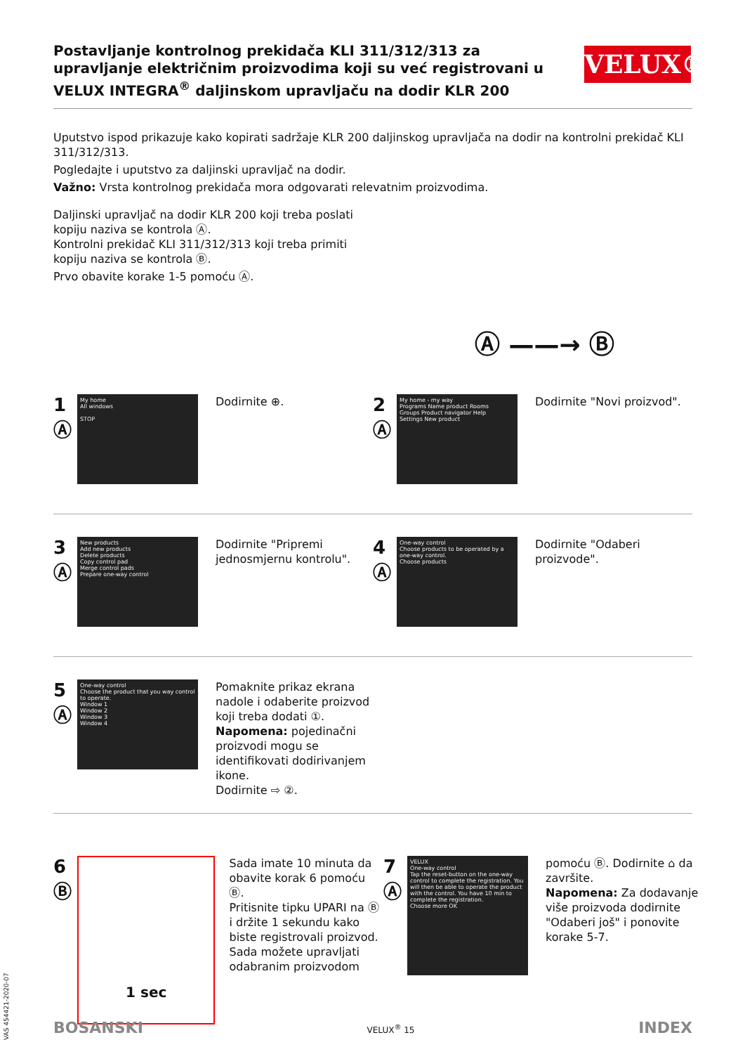VELUX®
Postavljanje kontrolnog prekidača KLI 311/312/313 za upravljanje električnim proizvodima koji su već registrovani u VELUX INTEGRA<sup>®</sup> daljinskom upravljaču na dodir KLR 200
Uputstvo ispod prikazuje kako kopirati sadržaje KLR 200 daljinskog upravljača na dodir na kontrolni prekidač KLI 311/312/313.
Pogledajte i uputstvo za daljinski upravljač na dodir.
Važno: Vrsta kontrolnog prekidača mora odgovarati relevatnim proizvodima.
Daljinski upravljač na dodir KLR 200 koji treba poslati kopiju naziva se kontrola Ⓐ.
Kontrolni prekidač KLI 311/312/313 koji treba primiti kopiju naziva se kontrola Ⓑ.
Prvo obavite korake 1-5 pomoću Ⓐ.
Ⓐ ——→ Ⓑ
1
Ⓐ
My home
All windows
STOP
Dodirnite ⊕.
2
Ⓐ
My home - my way
Programs Name product Rooms
Groups Product navigator Help
Settings New product
Dodirnite "Novi proizvod".
3
Ⓐ
New products
Add new products
Delete products
Copy control pad
Merge control pads
Prepare one-way control
Dodirnite "Pripremi jednosmjernu kontrolu".
4
Ⓐ
One-way control
Choose products to be operated by a one-way control.
Choose products
Dodirnite "Odaberi proizvode".
5
Ⓐ
One-way control
Choose the product that you way control to operate.
Window 1
Window 2
Window 3
Window 4
Pomaknite prikaz ekrana nadole i odaberite proizvod koji treba dodati ①.
Napomena: pojedinačni proizvodi mogu se identifikovati dodirivanjem ikone.
Dodirnite ⇨ ②.
6
Ⓑ
1 sec
Sada imate 10 minuta da obavite korak 6 pomoću Ⓑ.
Pritisnite tipku UPARI na Ⓑ i držite 1 sekundu kako biste registrovali proizvod.
Sada možete upravljati odabranim proizvodom
7
Ⓐ
VELUX
One-way control
Tap the reset-button on the one-way control to complete the registration. You will then be able to operate the product with the control. You have 10 min to complete the registration.
Choose more OK
pomoću Ⓑ. Dodirnite ⌂ da završite.
Napomena: Za dodavanje više proizvoda dodirnite "Odaberi još" i ponovite korake 5-7.
VAS 454421-2020-07
BOSANSKI VELUX<sup>®</sup> 15 INDEX